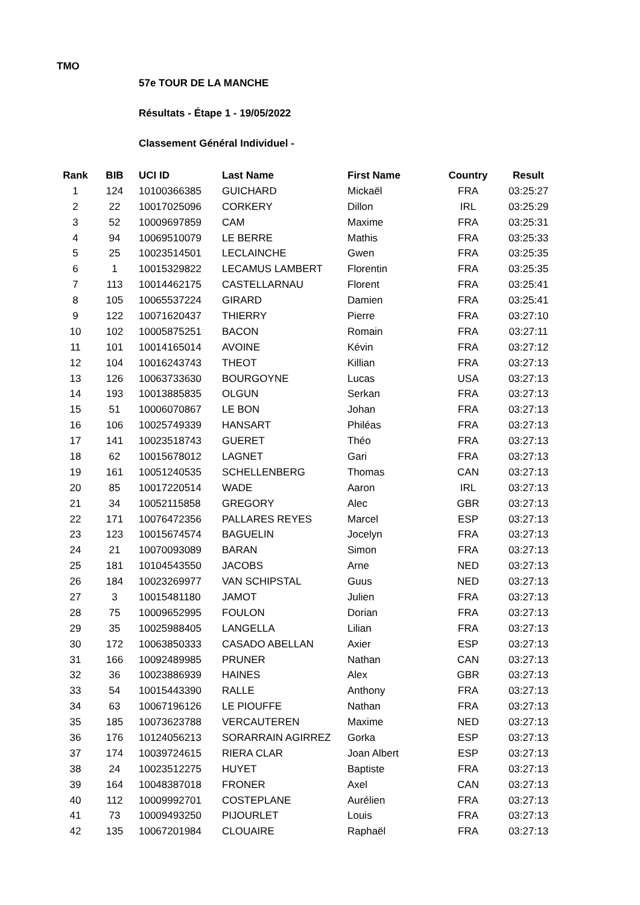TMO
57e TOUR DE LA MANCHE
Résultats - Étape 1 - 19/05/2022
Classement Général Individuel -
| Rank | BIB | UCI ID | Last Name | First Name | Country | Result |
| --- | --- | --- | --- | --- | --- | --- |
| 1 | 124 | 10100366385 | GUICHARD | Mickaël | FRA | 03:25:27 |
| 2 | 22 | 10017025096 | CORKERY | Dillon | IRL | 03:25:29 |
| 3 | 52 | 10009697859 | CAM | Maxime | FRA | 03:25:31 |
| 4 | 94 | 10069510079 | LE BERRE | Mathis | FRA | 03:25:33 |
| 5 | 25 | 10023514501 | LECLAINCHE | Gwen | FRA | 03:25:35 |
| 6 | 1 | 10015329822 | LECAMUS LAMBERT | Florentin | FRA | 03:25:35 |
| 7 | 113 | 10014462175 | CASTELLARNAU | Florent | FRA | 03:25:41 |
| 8 | 105 | 10065537224 | GIRARD | Damien | FRA | 03:25:41 |
| 9 | 122 | 10071620437 | THIERRY | Pierre | FRA | 03:27:10 |
| 10 | 102 | 10005875251 | BACON | Romain | FRA | 03:27:11 |
| 11 | 101 | 10014165014 | AVOINE | Kévin | FRA | 03:27:12 |
| 12 | 104 | 10016243743 | THEOT | Killian | FRA | 03:27:13 |
| 13 | 126 | 10063733630 | BOURGOYNE | Lucas | USA | 03:27:13 |
| 14 | 193 | 10013885835 | OLGUN | Serkan | FRA | 03:27:13 |
| 15 | 51 | 10006070867 | LE BON | Johan | FRA | 03:27:13 |
| 16 | 106 | 10025749339 | HANSART | Philéas | FRA | 03:27:13 |
| 17 | 141 | 10023518743 | GUERET | Théo | FRA | 03:27:13 |
| 18 | 62 | 10015678012 | LAGNET | Gari | FRA | 03:27:13 |
| 19 | 161 | 10051240535 | SCHELLENBERG | Thomas | CAN | 03:27:13 |
| 20 | 85 | 10017220514 | WADE | Aaron | IRL | 03:27:13 |
| 21 | 34 | 10052115858 | GREGORY | Alec | GBR | 03:27:13 |
| 22 | 171 | 10076472356 | PALLARES REYES | Marcel | ESP | 03:27:13 |
| 23 | 123 | 10015674574 | BAGUELIN | Jocelyn | FRA | 03:27:13 |
| 24 | 21 | 10070093089 | BARAN | Simon | FRA | 03:27:13 |
| 25 | 181 | 10104543550 | JACOBS | Arne | NED | 03:27:13 |
| 26 | 184 | 10023269977 | VAN SCHIPSTAL | Guus | NED | 03:27:13 |
| 27 | 3 | 10015481180 | JAMOT | Julien | FRA | 03:27:13 |
| 28 | 75 | 10009652995 | FOULON | Dorian | FRA | 03:27:13 |
| 29 | 35 | 10025988405 | LANGELLA | Lilian | FRA | 03:27:13 |
| 30 | 172 | 10063850333 | CASADO ABELLAN | Axier | ESP | 03:27:13 |
| 31 | 166 | 10092489985 | PRUNER | Nathan | CAN | 03:27:13 |
| 32 | 36 | 10023886939 | HAINES | Alex | GBR | 03:27:13 |
| 33 | 54 | 10015443390 | RALLE | Anthony | FRA | 03:27:13 |
| 34 | 63 | 10067196126 | LE PIOUFFE | Nathan | FRA | 03:27:13 |
| 35 | 185 | 10073623788 | VERCAUTEREN | Maxime | NED | 03:27:13 |
| 36 | 176 | 10124056213 | SORARRAIN AGIRREZ | Gorka | ESP | 03:27:13 |
| 37 | 174 | 10039724615 | RIERA CLAR | Joan Albert | ESP | 03:27:13 |
| 38 | 24 | 10023512275 | HUYET | Baptiste | FRA | 03:27:13 |
| 39 | 164 | 10048387018 | FRONER | Axel | CAN | 03:27:13 |
| 40 | 112 | 10009992701 | COSTEPLANE | Aurélien | FRA | 03:27:13 |
| 41 | 73 | 10009493250 | PIJOURLET | Louis | FRA | 03:27:13 |
| 42 | 135 | 10067201984 | CLOUAIRE | Raphaël | FRA | 03:27:13 |